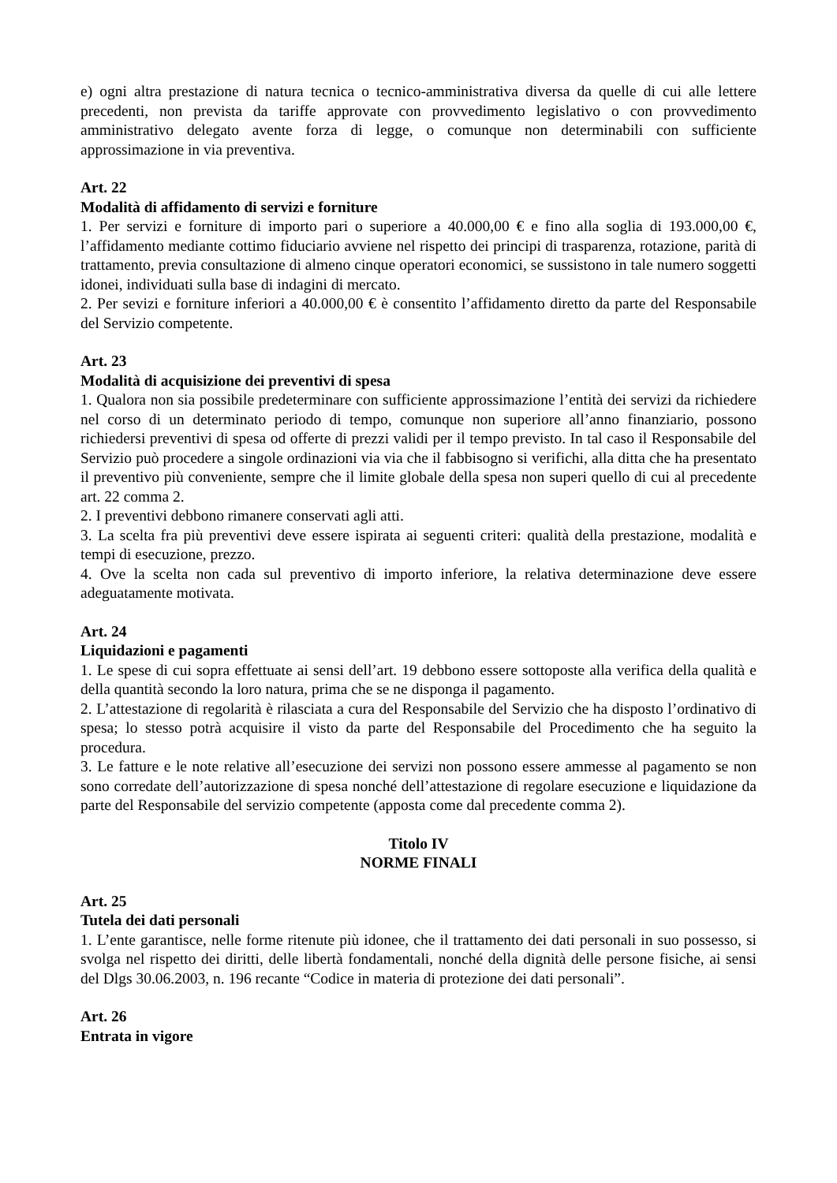e) ogni altra prestazione di natura tecnica o tecnico-amministrativa diversa da quelle di cui alle lettere precedenti, non prevista da tariffe approvate con provvedimento legislativo o con provvedimento amministrativo delegato avente forza di legge, o comunque non determinabili con sufficiente approssimazione in via preventiva.
Art. 22
Modalità di affidamento di servizi e forniture
1. Per servizi e forniture di importo pari o superiore a 40.000,00 € e fino alla soglia di 193.000,00 €, l’affidamento mediante cottimo fiduciario avviene nel rispetto dei principi di trasparenza, rotazione, parità di trattamento, previa consultazione di almeno cinque operatori economici, se sussistono in tale numero soggetti idonei, individuati sulla base di indagini di mercato.
2. Per sevizi e forniture inferiori a 40.000,00 € è consentito l’affidamento diretto da parte del Responsabile del Servizio competente.
Art. 23
Modalità di acquisizione dei preventivi di spesa
1. Qualora non sia possibile predeterminare con sufficiente approssimazione l’entità dei servizi da richiedere nel corso di un determinato periodo di tempo, comunque non superiore all’anno finanziario, possono richiedersi preventivi di spesa od offerte di prezzi validi per il tempo previsto. In tal caso il Responsabile del Servizio può procedere a singole ordinazioni via via che il fabbisogno si verifichi, alla ditta che ha presentato il preventivo più conveniente, sempre che il limite globale della spesa non superi quello di cui al precedente art. 22 comma 2.
2. I preventivi debbono rimanere conservati agli atti.
3. La scelta fra più preventivi deve essere ispirata ai seguenti criteri: qualità della prestazione, modalità e tempi di esecuzione, prezzo.
4. Ove la scelta non cada sul preventivo di importo inferiore, la relativa determinazione deve essere adeguatamente motivata.
Art. 24
Liquidazioni e pagamenti
1. Le spese di cui sopra effettuate ai sensi dell’art. 19 debbono essere sottoposte alla verifica della qualità e della quantità secondo la loro natura, prima che se ne disponga il pagamento.
2. L’attestazione di regolarità è rilasciata a cura del Responsabile del Servizio che ha disposto l’ordinativo di spesa; lo stesso potrà acquisire il visto da parte del Responsabile del Procedimento che ha seguito la procedura.
3. Le fatture e le note relative all’esecuzione dei servizi non possono essere ammesse al pagamento se non sono corredate dell’autorizzazione di spesa nonché dell’attestazione di regolare esecuzione e liquidazione da parte del Responsabile del servizio competente (apposta come dal precedente comma 2).
Titolo IV
NORME FINALI
Art. 25
Tutela dei dati personali
1. L’ente garantisce, nelle forme ritenute più idonee, che il trattamento dei dati personali in suo possesso, si svolga nel rispetto dei diritti, delle libertà fondamentali, nonché della dignità delle persone fisiche, ai sensi del Dlgs 30.06.2003, n. 196 recante “Codice in materia di protezione dei dati personali”.
Art. 26
Entrata in vigore